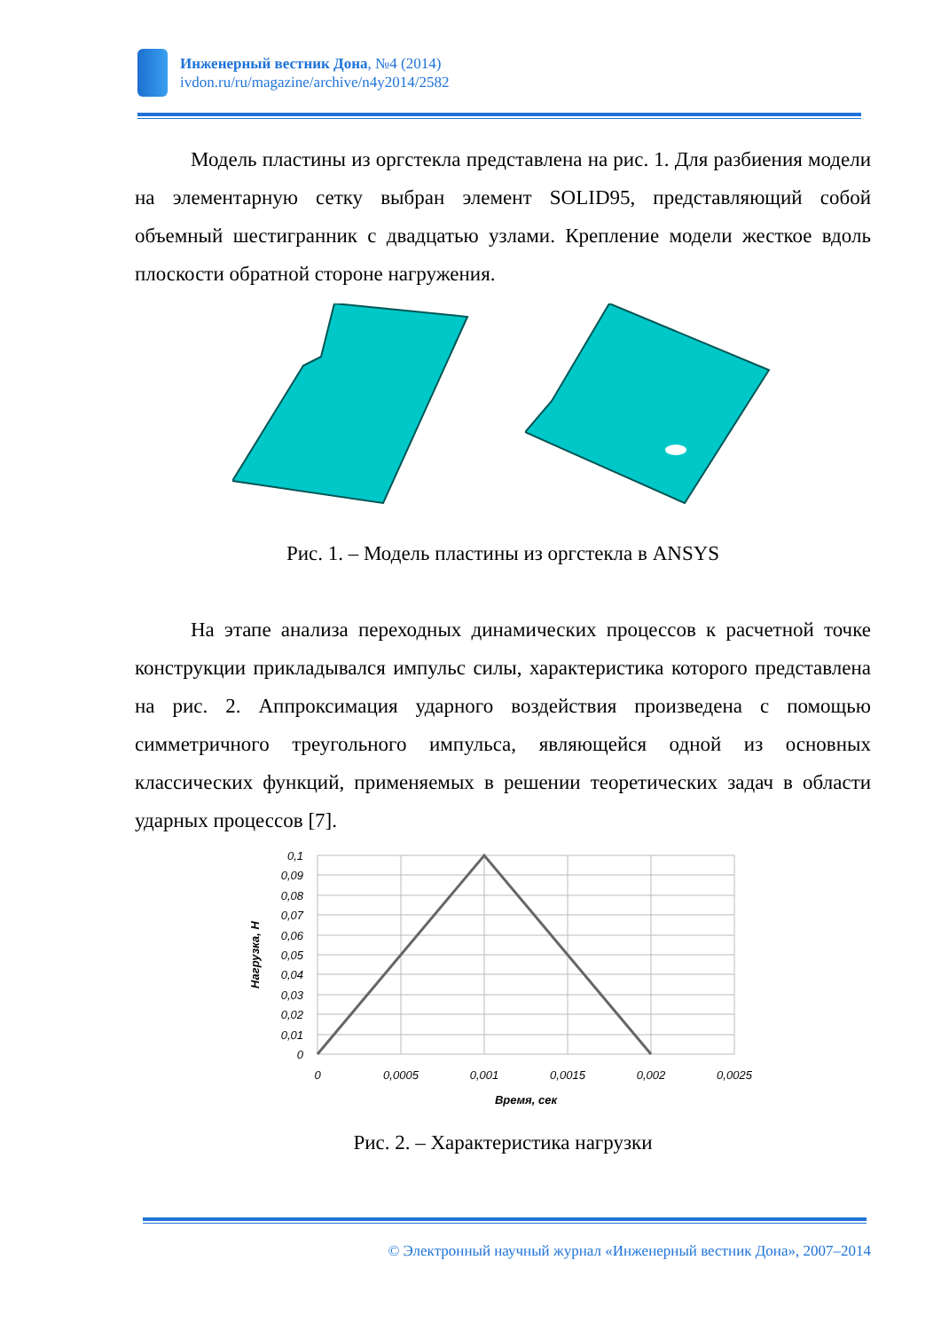Инженерный вестник Дона, №4 (2014)
ivdon.ru/ru/magazine/archive/n4y2014/2582
Модель пластины из оргстекла представлена на рис. 1. Для разбиения модели на элементарную сетку выбран элемент SOLID95, представляющий собой объемный шестигранник с двадцатью узлами. Крепление модели жесткое вдоль плоскости обратной стороне нагружения.
Рис. 1. – Модель пластины из оргстекла в ANSYS
На этапе анализа переходных динамических процессов к расчетной точке конструкции прикладывался импульс силы, характеристика которого представлена на рис. 2. Аппроксимация ударного воздействия произведена с помощью симметричного треугольного импульса, являющейся одной из основных классических функций, применяемых в решении теоретических задач в области ударных процессов [7].
0,1
0,09
0,08
0,07
0,06
0,05
0,04
0,03
0,02
0,01
0
0
0,0005
0,001
0,0015
0,002
0,0025
Время, сек
Нагрузка, Н
Рис. 2. – Характеристика нагрузки
© Электронный научный журнал «Инженерный вестник Дона», 2007–2014